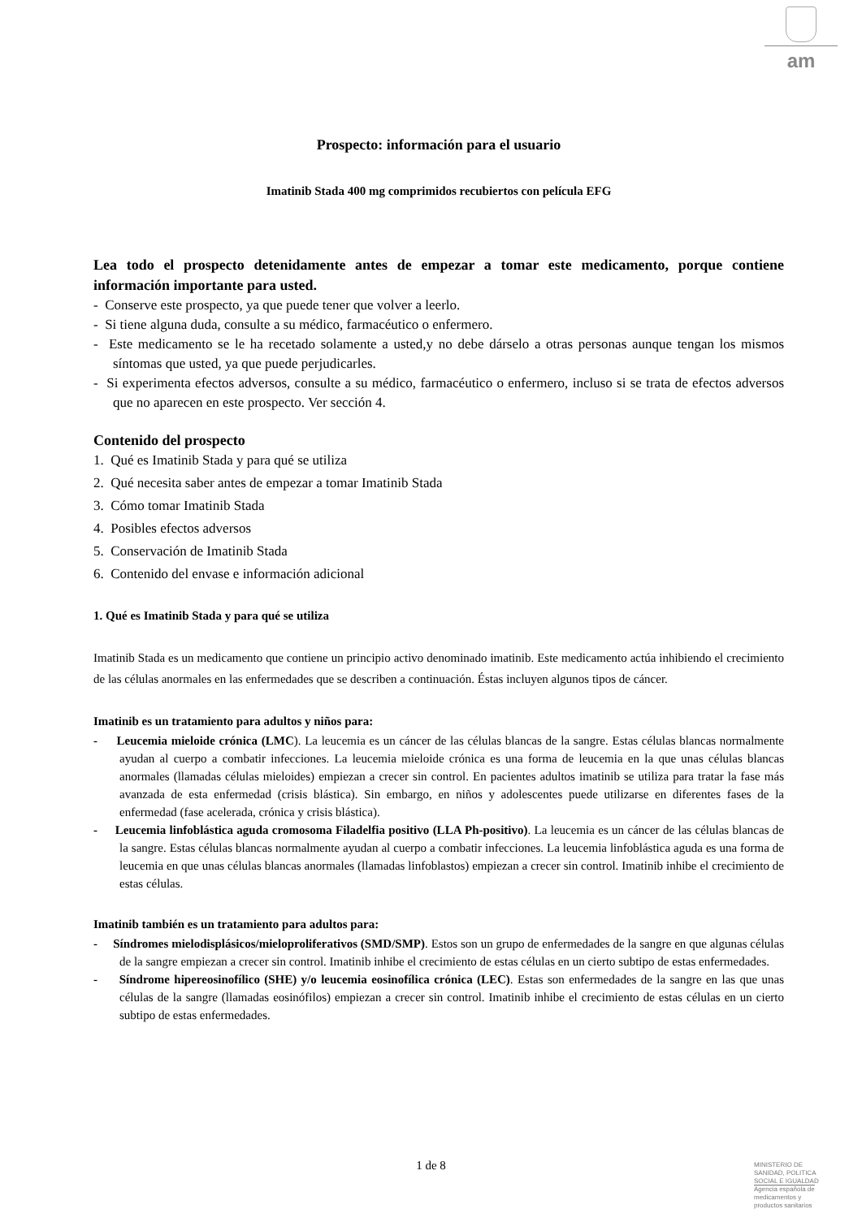am
Prospecto: información para el usuario
Imatinib Stada 400 mg comprimidos recubiertos con película EFG
Lea todo el prospecto detenidamente antes de empezar a tomar este medicamento, porque contiene información importante para usted.
- Conserve este prospecto, ya que puede tener que volver a leerlo.
- Si tiene alguna duda, consulte a su médico, farmacéutico o enfermero.
- Este medicamento se le ha recetado solamente a usted,y no debe dárselo a otras personas aunque tengan los mismos síntomas que usted, ya que puede perjudicarles.
- Si experimenta efectos adversos, consulte a su médico, farmacéutico o enfermero, incluso si se trata de efectos adversos que no aparecen en este prospecto. Ver sección 4.
Contenido del prospecto
1. Qué es Imatinib Stada y para qué se utiliza
2. Qué necesita saber antes de empezar a tomar Imatinib Stada
3. Cómo tomar Imatinib Stada
4. Posibles efectos adversos
5. Conservación de Imatinib Stada
6. Contenido del envase e información adicional
1. Qué es Imatinib Stada y para qué se utiliza
Imatinib Stada es un medicamento que contiene un principio activo denominado imatinib. Este medicamento actúa inhibiendo el crecimiento de las células anormales en las enfermedades que se describen a continuación. Éstas incluyen algunos tipos de cáncer.
Imatinib es un tratamiento para adultos y niños para:
- Leucemia mieloide crónica (LMC). La leucemia es un cáncer de las células blancas de la sangre. Estas células blancas normalmente ayudan al cuerpo a combatir infecciones. La leucemia mieloide crónica es una forma de leucemia en la que unas células blancas anormales (llamadas células mieloides) empiezan a crecer sin control. En pacientes adultos imatinib se utiliza para tratar la fase más avanzada de esta enfermedad (crisis blástica). Sin embargo, en niños y adolescentes puede utilizarse en diferentes fases de la enfermedad (fase acelerada, crónica y crisis blástica).
- Leucemia linfoblástica aguda cromosoma Filadelfia positivo (LLA Ph-positivo). La leucemia es un cáncer de las células blancas de la sangre. Estas células blancas normalmente ayudan al cuerpo a combatir infecciones. La leucemia linfoblástica aguda es una forma de leucemia en que unas células blancas anormales (llamadas linfoblastos) empiezan a crecer sin control. Imatinib inhibe el crecimiento de estas células.
Imatinib también es un tratamiento para adultos para:
- Síndromes mielodisplásicos/mieloproliferativos (SMD/SMP). Estos son un grupo de enfermedades de la sangre en que algunas células de la sangre empiezan a crecer sin control. Imatinib inhibe el crecimiento de estas células en un cierto subtipo de estas enfermedades.
- Síndrome hipereosinofílico (SHE) y/o leucemia eosinofílica crónica (LEC). Estas son enfermedades de la sangre en las que unas células de la sangre (llamadas eosinófilos) empiezan a crecer sin control. Imatinib inhibe el crecimiento de estas células en un cierto subtipo de estas enfermedades.
1 de 8
MINISTERIO DE
SANIDAD, POLITICA
SOCIAL E IGUALDAD
Agencia española de
medicamentos y
productos sanitarios